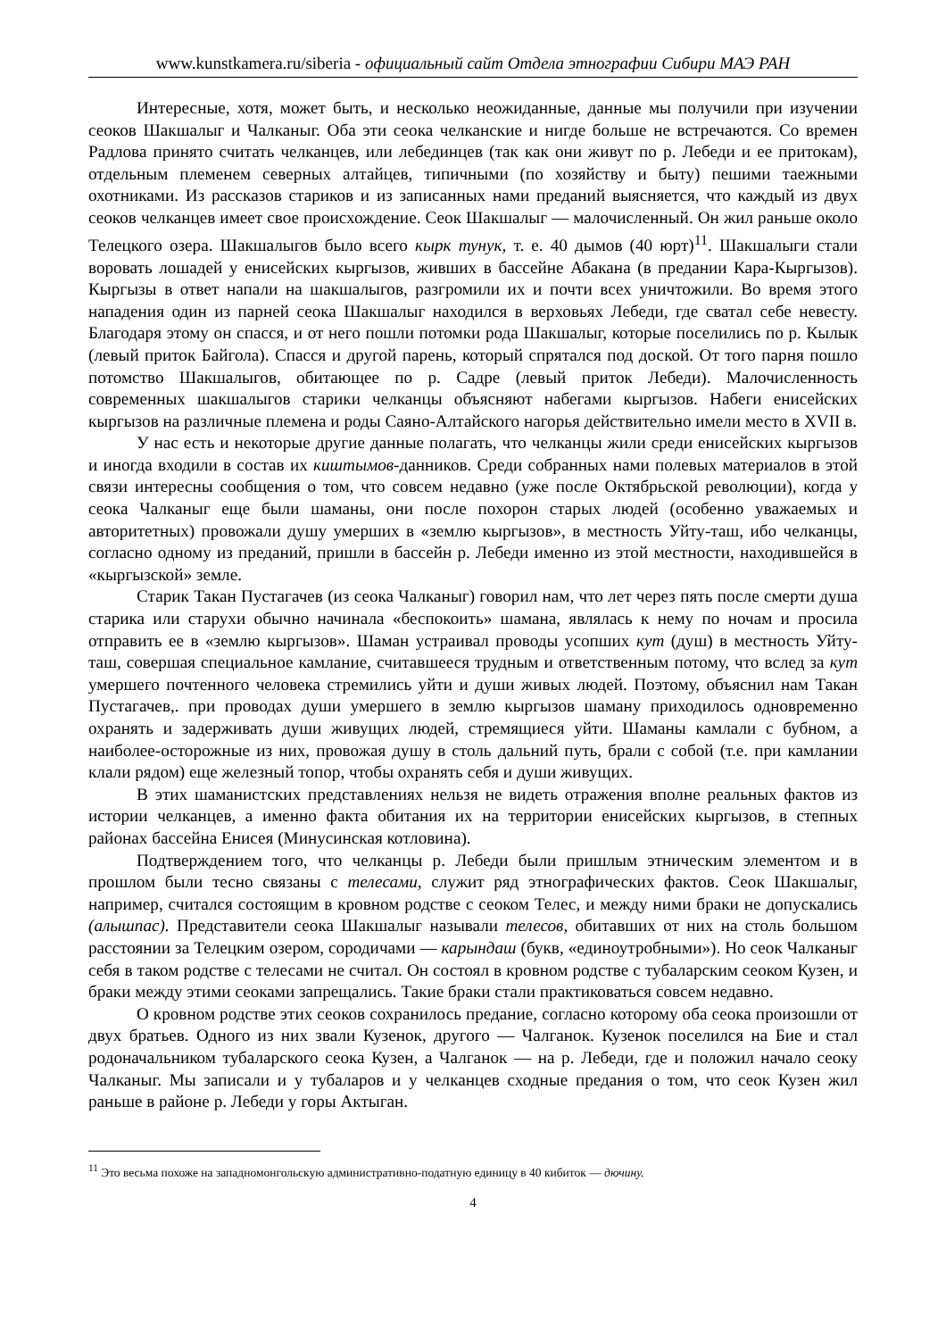www.kunstkamera.ru/siberia - официальный сайт Отдела этнографии Сибири МАЭ РАН
Интересные, хотя, может быть, и несколько неожиданные, данные мы получили при изучении сеоков Шакшалыг и Чалканыг. Оба эти сеока челканские и нигде больше не встречаются. Со времен Радлова принято считать челканцев, или лебединцев (так как они живут по р. Лебеди и ее притокам), отдельным племенем северных алтайцев, типичными (по хозяйству и быту) пешими таежными охотниками. Из рассказов стариков и из записанных нами преданий выясняется, что каждый из двух сеоков челканцев имеет свое происхождение. Сеок Шакшалыг — малочисленный. Он жил раньше около Телецкого озера. Шакшалыгов было всего кырк тунук, т. е. 40 дымов (40 юрт)<sup>11</sup>. Шакшалыги стали воровать лошадей у енисейских кыргызов, живших в бассейне Абакана (в предании Кара-Кыргызов). Кыргызы в ответ напали на шакшалыгов, разгромили их и почти всех уничтожили. Во время этого нападения один из парней сеока Шакшалыг находился в верховьях Лебеди, где сватал себе невесту. Благодаря этому он спасся, и от него пошли потомки рода Шакшалыг, которые поселились по р. Кылык (левый приток Байгола). Спасся и другой парень, который спрятался под доской. От того парня пошло потомство Шакшалыгов, обитающее по р. Садре (левый приток Лебеди). Малочисленность современных шакшалыгов старики челканцы объясняют набегами кыргызов. Набеги енисейских кыргызов на различные племена и роды Саяно-Алтайского нагорья действительно имели место в XVII в.
У нас есть и некоторые другие данные полагать, что челканцы жили среди енисейских кыргызов и иногда входили в состав их киштымов-данников. Среди собранных нами полевых материалов в этой связи интересны сообщения о том, что совсем недавно (уже после Октябрьской революции), когда у сеока Чалканыг еще были шаманы, они после похорон старых людей (особенно уважаемых и авторитетных) провожали душу умерших в «землю кыргызов», в местность Уйту-таш, ибо челканцы, согласно одному из преданий, пришли в бассейн р. Лебеди именно из этой местности, находившейся в «кыргызской» земле.
Старик Такан Пустагачев (из сеока Чалканыг) говорил нам, что лет через пять после смерти душа старика или старухи обычно начинала «беспокоить» шамана, являлась к нему по ночам и просила отправить ее в «землю кыргызов». Шаман устраивал проводы усопших кут (душ) в местность Уйту-таш, совершая специальное камлание, считавшееся трудным и ответственным потому, что вслед за кут умершего почтенного человека стремились уйти и души живых людей. Поэтому, объяснил нам Такан Пустагачев,. при проводах души умершего в землю кыргызов шаману приходилось одновременно охранять и задерживать души живущих людей, стремящиеся уйти. Шаманы камлали с бубном, а наиболее-осторожные из них, провожая душу в столь дальний путь, брали с собой (т.е. при камлании клали рядом) еще железный топор, чтобы охранять себя и души живущих.
В этих шаманистских представлениях нельзя не видеть отражения вполне реальных фактов из истории челканцев, а именно факта обитания их на территории енисейских кыргызов, в степных районах бассейна Енисея (Минусинская котловина).
Подтверждением того, что челканцы р. Лебеди были пришлым этническим элементом и в прошлом были тесно связаны с телесами, служит ряд этнографических фактов. Сеок Шакшалыг, например, считался состоящим в кровном родстве с сеоком Телес, и между ними браки не допускались (алышпас). Представители сеока Шакшалыг называли телесов, обитавших от них на столь большом расстоянии за Телецким озером, сородичами — карындаш (букв, «единоутробными»). Но сеок Чалканыг себя в таком родстве с телесами не считал. Он состоял в кровном родстве с тубаларским сеоком Кузен, и браки между этими сеоками запрещались. Такие браки стали практиковаться совсем недавно.
О кровном родстве этих сеоков сохранилось предание, согласно которому оба сеока произошли от двух братьев. Одного из них звали Кузенок, другого — Чалганок. Кузенок поселился на Бие и стал родоначальником тубаларского сеока Кузен, а Чалганок — на р. Лебеди, где и положил начало сеоку Чалканыг. Мы записали и у тубаларов и у челканцев сходные предания о том, что сеок Кузен жил раньше в районе р. Лебеди у горы Актыган.
<sup>11</sup> Это весьма похоже на западномонгольскую административно-податную единицу в 40 кибиток — дючину.
4